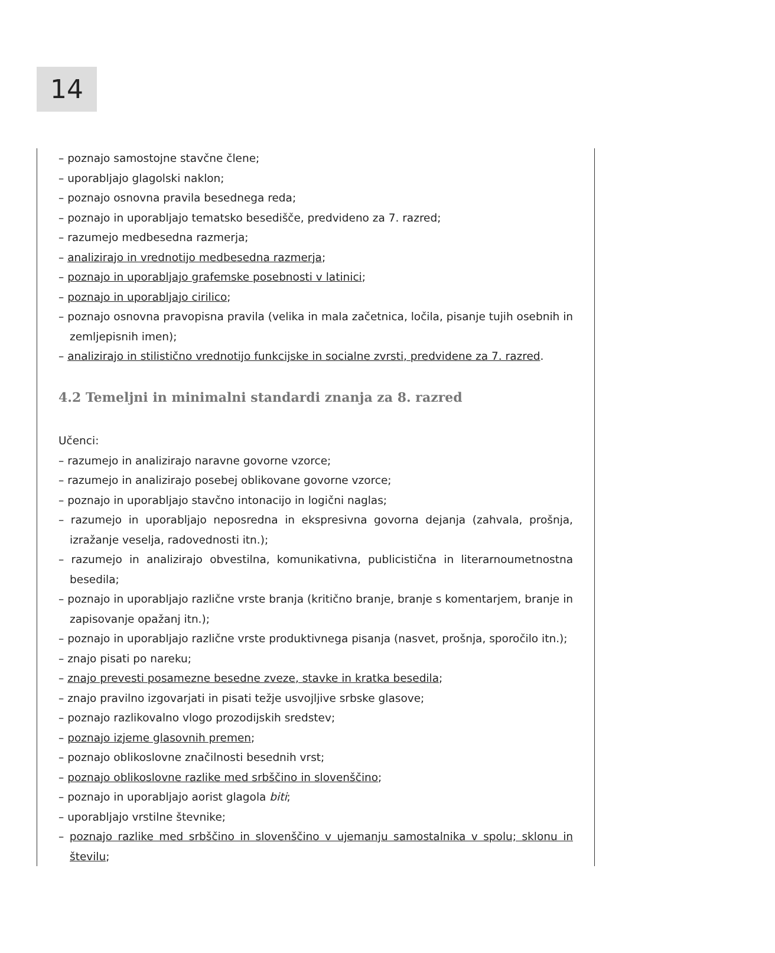14
– poznajo samostojne stavčne člene;
– uporabljajo glagolski naklon;
– poznajo osnovna pravila besednega reda;
– poznajo in uporabljajo tematsko besedišče, predvideno za 7. razred;
– razumejo medbesedna razmerja;
– analizirajo in vrednotijo medbesedna razmerja;
– poznajo in uporabljajo grafemske posebnosti v latinici;
– poznajo in uporabljajo cirilico;
– poznajo osnovna pravopisna pravila (velika in mala začetnica, ločila, pisanje tujih osebnih in zemljepisnih imen);
– analizirajo in stilistično vrednotijo funkcijske in socialne zvrsti, predvidene za 7. razred.
4.2 Temeljni in minimalni standardi znanja za 8. razred
Učenci:
– razumejo in analizirajo naravne govorne vzorce;
– razumejo in analizirajo posebej oblikovane govorne vzorce;
– poznajo in uporabljajo stavčno intonacijo in logični naglas;
– razumejo in uporabljajo neposredna in ekspresivna govorna dejanja (zahvala, prošnja, izražanje veselja, radovednosti itn.);
– razumejo in analizirajo obvestilna, komunikativna, publicistična in literarnoumetnostna besedila;
– poznajo in uporabljajo različne vrste branja (kritično branje, branje s komentarjem, branje in zapisovanje opažanj itn.);
– poznajo in uporabljajo različne vrste produktivnega pisanja (nasvet, prošnja, sporočilo itn.);
– znajo pisati po nareku;
– znajo prevesti posamezne besedne zveze, stavke in kratka besedila;
– znajo pravilno izgovarjati in pisati težje usvojljive srbske glasove;
– poznajo razlikovalno vlogo prozodijskih sredstev;
– poznajo izjeme glasovnih premen;
– poznajo oblikoslovne značilnosti besednih vrst;
– poznajo oblikoslovne razlike med srbščino in slovenščino;
– poznajo in uporabljajo aorist glagola biti;
– uporabljajo vrstilne števnike;
– poznajo razlike med srbščino in slovenščino v ujemanju samostalnika v spolu; sklonu in številu;